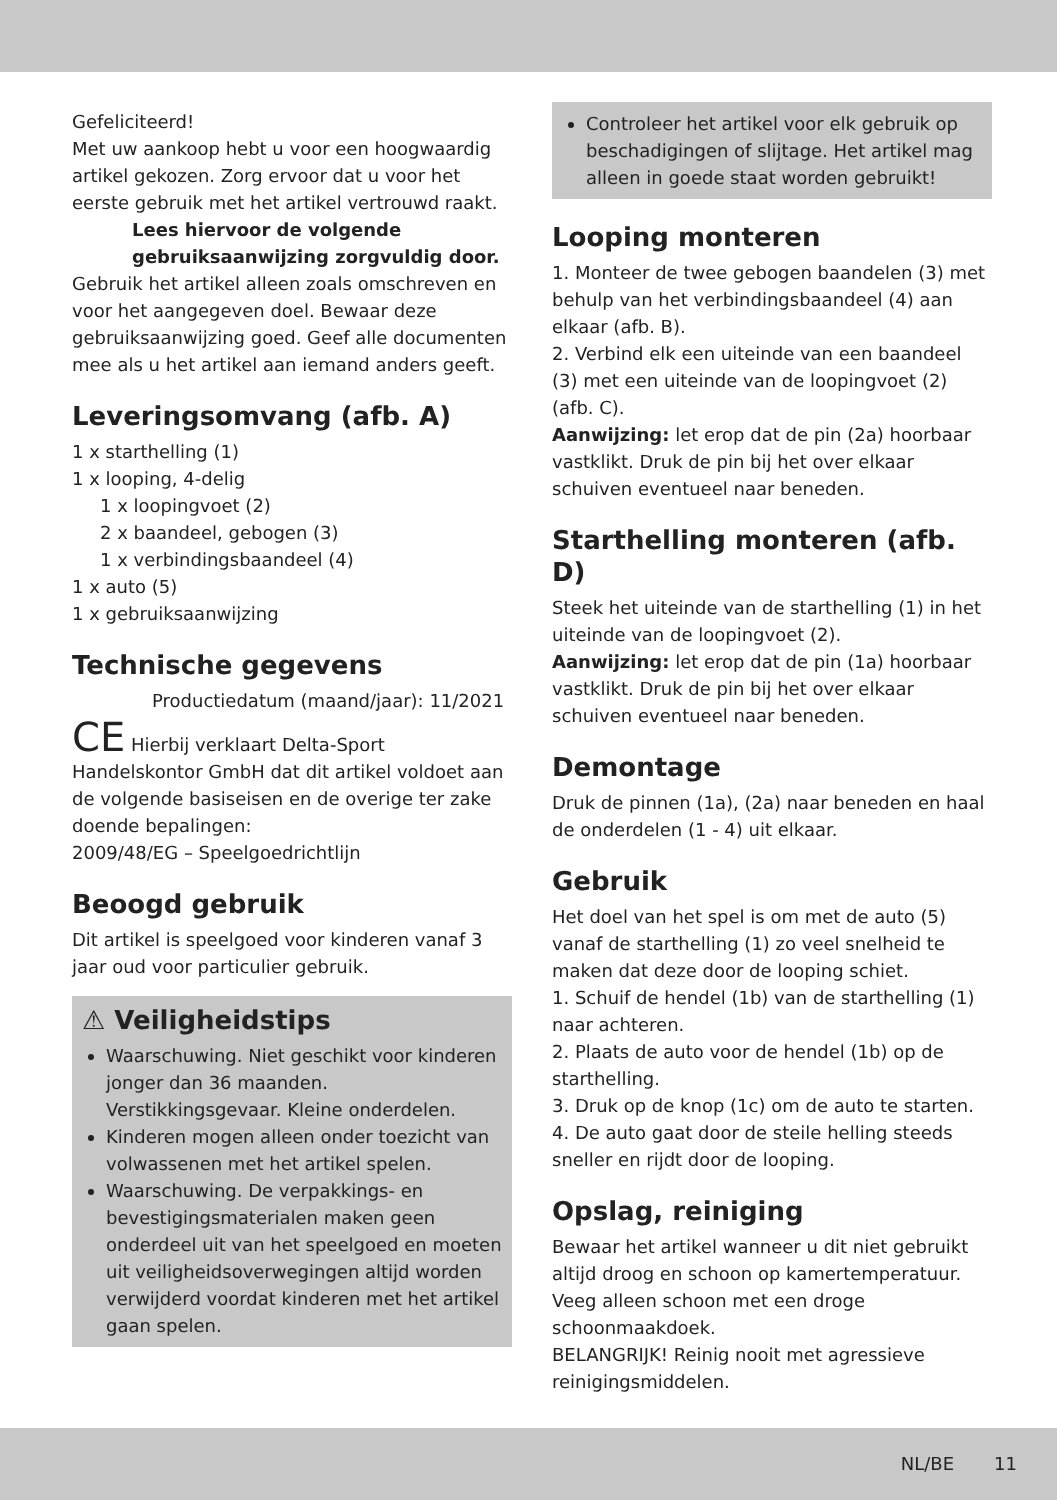Gefeliciteerd!
Met uw aankoop hebt u voor een hoogwaardig artikel gekozen. Zorg ervoor dat u voor het eerste gebruik met het artikel vertrouwd raakt.
Lees hiervoor de volgende gebruiksaanwijzing zorgvuldig door.
Gebruik het artikel alleen zoals omschreven en voor het aangegeven doel. Bewaar deze gebruiksaanwijzing goed. Geef alle documenten mee als u het artikel aan iemand anders geeft.
Leveringsomvang (afb. A)
1 x starthelling (1)
1 x looping, 4-delig
1 x loopingvoet (2)
2 x baandeel, gebogen (3)
1 x verbindingsbaandeel (4)
1 x auto (5)
1 x gebruiksaanwijzing
Technische gegevens
Productiedatum (maand/jaar): 11/2021
CE Hierbij verklaart Delta-Sport Handelskontor GmbH dat dit artikel voldoet aan de volgende basiseisen en de overige ter zake doende bepalingen:
2009/48/EG – Speelgoedrichtlijn
Beoogd gebruik
Dit artikel is speelgoed voor kinderen vanaf 3 jaar oud voor particulier gebruik.
⚠ Veiligheidstips
Waarschuwing. Niet geschikt voor kinderen jonger dan 36 maanden. Verstikkingsgevaar. Kleine onderdelen.
Kinderen mogen alleen onder toezicht van volwassenen met het artikel spelen.
Waarschuwing. De verpakkings- en bevestigingsmaterialen maken geen onderdeel uit van het speelgoed en moeten uit veiligheidsoverwegingen altijd worden verwijderd voordat kinderen met het artikel gaan spelen.
Controleer het artikel voor elk gebruik op beschadigingen of slijtage. Het artikel mag alleen in goede staat worden gebruikt!
Looping monteren
1. Monteer de twee gebogen baandelen (3) met behulp van het verbindingsbaandeel (4) aan elkaar (afb. B).
2. Verbind elk een uiteinde van een baandeel (3) met een uiteinde van de loopingvoet (2) (afb. C).
Aanwijzing: let erop dat de pin (2a) hoorbaar vastklikt. Druk de pin bij het over elkaar schuiven eventueel naar beneden.
Starthelling monteren (afb. D)
Steek het uiteinde van de starthelling (1) in het uiteinde van de loopingvoet (2).
Aanwijzing: let erop dat de pin (1a) hoorbaar vastklikt. Druk de pin bij het over elkaar schuiven eventueel naar beneden.
Demontage
Druk de pinnen (1a), (2a) naar beneden en haal de onderdelen (1 - 4) uit elkaar.
Gebruik
Het doel van het spel is om met de auto (5) vanaf de starthelling (1) zo veel snelheid te maken dat deze door de looping schiet.
1. Schuif de hendel (1b) van de starthelling (1) naar achteren.
2. Plaats de auto voor de hendel (1b) op de starthelling.
3. Druk op de knop (1c) om de auto te starten.
4. De auto gaat door de steile helling steeds sneller en rijdt door de looping.
Opslag, reiniging
Bewaar het artikel wanneer u dit niet gebruikt altijd droog en schoon op kamertemperatuur. Veeg alleen schoon met een droge schoonmaakdoek.
BELANGRIJK! Reinig nooit met agressieve reinigingsmiddelen.
NL/BE 11